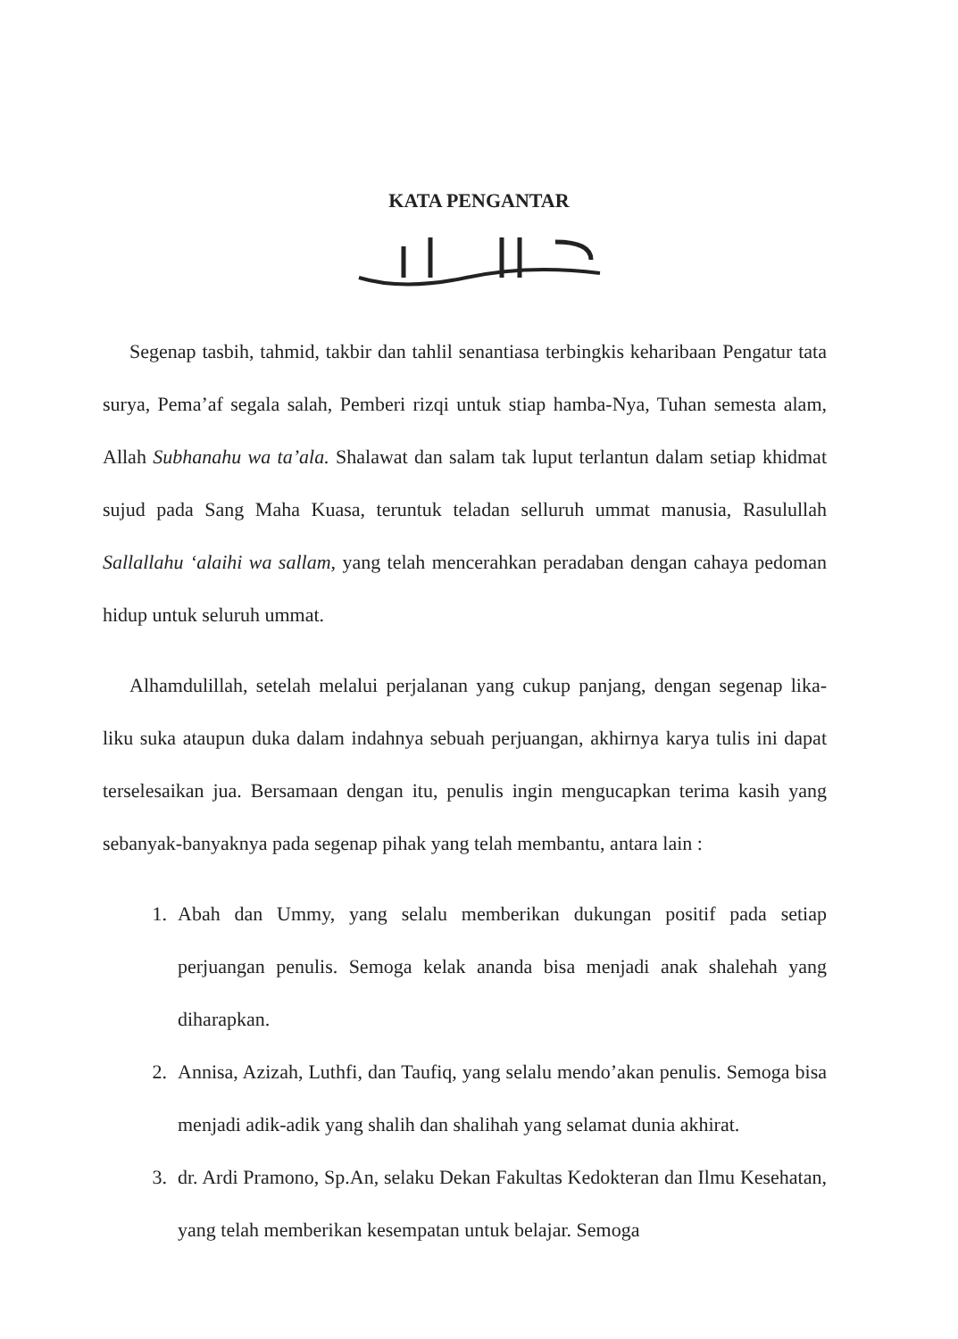KATA PENGANTAR
Segenap tasbih, tahmid, takbir dan tahlil senantiasa terbingkis keharibaan Pengatur tata surya, Pema’af segala salah, Pemberi rizqi untuk stiap hamba-Nya, Tuhan semesta alam, Allah Subhanahu wa ta’ala. Shalawat dan salam tak luput terlantun dalam setiap khidmat sujud pada Sang Maha Kuasa, teruntuk teladan selluruh ummat manusia, Rasulullah Sallallahu ‘alaihi wa sallam, yang telah mencerahkan peradaban dengan cahaya pedoman hidup untuk seluruh ummat.
Alhamdulillah, setelah melalui perjalanan yang cukup panjang, dengan segenap lika-liku suka ataupun duka dalam indahnya sebuah perjuangan, akhirnya karya tulis ini dapat terselesaikan jua. Bersamaan dengan itu, penulis ingin mengucapkan terima kasih yang sebanyak-banyaknya pada segenap pihak yang telah membantu, antara lain :
1. Abah dan Ummy, yang selalu memberikan dukungan positif pada setiap perjuangan penulis. Semoga kelak ananda bisa menjadi anak shalehah yang diharapkan.
2. Annisa, Azizah, Luthfi, dan Taufiq, yang selalu mendo’akan penulis. Semoga bisa menjadi adik-adik yang shalih dan shalihah yang selamat dunia akhirat.
3. dr. Ardi Pramono, Sp.An, selaku Dekan Fakultas Kedokteran dan Ilmu Kesehatan, yang telah memberikan kesempatan untuk belajar. Semoga